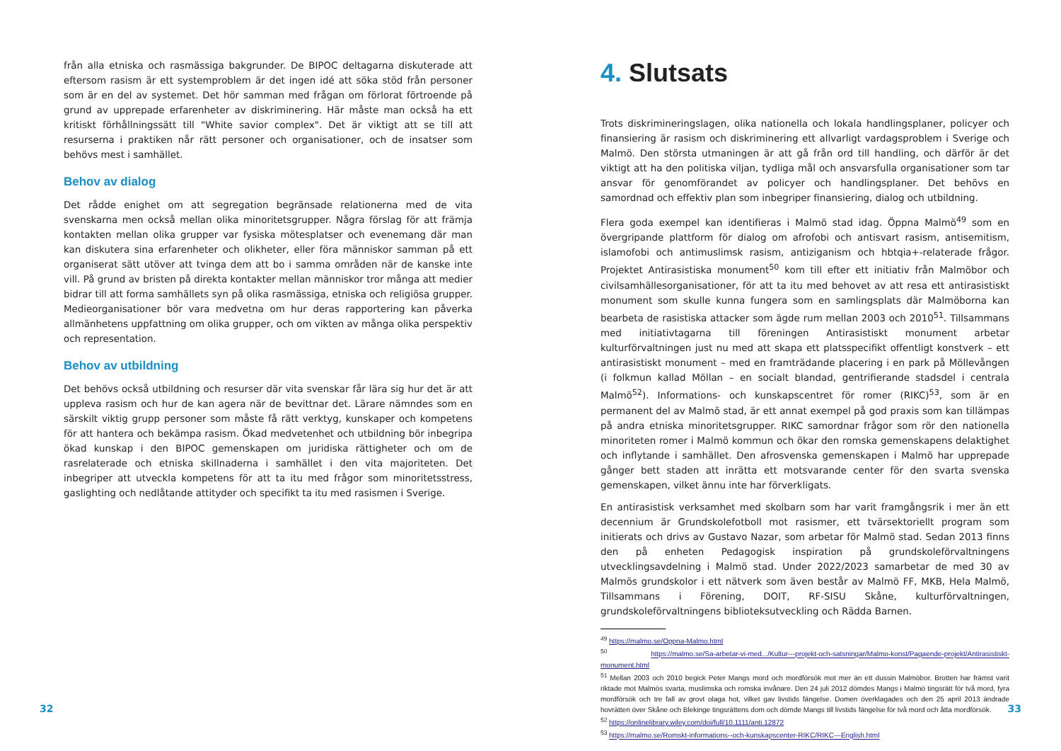från alla etniska och rasmässiga bakgrunder. De BIPOC deltagarna diskuterade att eftersom rasism är ett systemproblem är det ingen idé att söka stöd från personer som är en del av systemet. Det hör samman med frågan om förlorat förtroende på grund av upprepade erfarenheter av diskriminering. Här måste man också ha ett kritiskt förhållningssätt till "White savior complex". Det är viktigt att se till att resurserna i praktiken når rätt personer och organisationer, och de insatser som behövs mest i samhället.
Behov av dialog
Det rådde enighet om att segregation begränsade relationerna med de vita svenskarna men också mellan olika minoritetsgrupper. Några förslag för att främja kontakten mellan olika grupper var fysiska mötesplatser och evenemang där man kan diskutera sina erfarenheter och olikheter, eller föra människor samman på ett organiserat sätt utöver att tvinga dem att bo i samma områden när de kanske inte vill. På grund av bristen på direkta kontakter mellan människor tror många att medier bidrar till att forma samhällets syn på olika rasmässiga, etniska och religiösa grupper. Medieorganisationer bör vara medvetna om hur deras rapportering kan påverka allmänhetens uppfattning om olika grupper, och om vikten av många olika perspektiv och representation.
Behov av utbildning
Det behövs också utbildning och resurser där vita svenskar får lära sig hur det är att uppleva rasism och hur de kan agera när de bevittnar det. Lärare nämndes som en särskilt viktig grupp personer som måste få rätt verktyg, kunskaper och kompetens för att hantera och bekämpa rasism. Ökad medvetenhet och utbildning bör inbegripa ökad kunskap i den BIPOC gemenskapen om juridiska rättigheter och om de rasrelaterade och etniska skillnaderna i samhället i den vita majoriteten. Det inbegriper att utveckla kompetens för att ta itu med frågor som minoritetsstress, gaslighting och nedlåtande attityder och specifikt ta itu med rasismen i Sverige.
32
4. Slutsats
Trots diskrimineringslagen, olika nationella och lokala handlingsplaner, policyer och finansiering är rasism och diskriminering ett allvarligt vardagsproblem i Sverige och Malmö. Den största utmaningen är att gå från ord till handling, och därför är det viktigt att ha den politiska viljan, tydliga mål och ansvarsfulla organisationer som tar ansvar för genomförandet av policyer och handlingsplaner. Det behövs en samordnad och effektiv plan som inbegriper finansiering, dialog och utbildning.
Flera goda exempel kan identifieras i Malmö stad idag. Öppna Malmö<sup>49</sup> som en övergripande plattform för dialog om afrofobi och antisvart rasism, antisemitism, islamofobi och antimuslimsk rasism, antiziganism och hbtqia+-relaterade frågor. Projektet Antirasistiska monument<sup>50</sup> kom till efter ett initiativ från Malmöbor och civilsamhällesorganisationer, för att ta itu med behovet av att resa ett antirasistiskt monument som skulle kunna fungera som en samlingsplats där Malmöborna kan bearbeta de rasistiska attacker som ägde rum mellan 2003 och 2010<sup>51</sup>. Tillsammans med initiativtagarna till föreningen Antirasistiskt monument arbetar kulturförvaltningen just nu med att skapa ett platsspecifikt offentligt konstverk – ett antirasistiskt monument – med en framträdande placering i en park på Möllevången (i folkmun kallad Möllan – en socialt blandad, gentrifierande stadsdel i centrala Malmö<sup>52</sup>). Informations- och kunskapscentret för romer (RIKC)<sup>53</sup>, som är en permanent del av Malmö stad, är ett annat exempel på god praxis som kan tillämpas på andra etniska minoritetsgrupper. RIKC samordnar frågor som rör den nationella minoriteten romer i Malmö kommun och ökar den romska gemenskapens delaktighet och inflytande i samhället. Den afrosvenska gemenskapen i Malmö har upprepade gånger bett staden att inrätta ett motsvarande center för den svarta svenska gemenskapen, vilket ännu inte har förverkligats.
En antirasistisk verksamhet med skolbarn som har varit framgångsrik i mer än ett decennium är Grundskolefotboll mot rasismer, ett tvärsektoriellt program som initierats och drivs av Gustavo Nazar, som arbetar för Malmö stad. Sedan 2013 finns den på enheten Pedagogisk inspiration på grundskoleförvaltningens utvecklingsavdelning i Malmö stad. Under 2022/2023 samarbetar de med 30 av Malmös grundskolor i ett nätverk som även består av Malmö FF, MKB, Hela Malmö, Tillsammans i Förening, DOIT, RF-SISU Skåne, kulturförvaltningen, grundskoleförvaltningens biblioteksutveckling och Rädda Barnen.
<sup>49</sup> https://malmo.se/Oppna-Malmo.html
<sup>50</sup> https://malmo.se/Sa-arbetar-vi-med.../Kultur---projekt-och-satsningar/Malmo-konst/Pagaende-projekt/Antirasistiskt-monument.html
<sup>51</sup> Mellan 2003 och 2010 begick Peter Mangs mord och mordförsök mot mer än ett dussin Malmöbor. Brotten har främst varit riktade mot Malmös svarta, muslimska och romska invånare. Den 24 juli 2012 dömdes Mangs i Malmö tingsrätt för två mord, fyra mordförsök och tre fall av grovt olaga hot, vilket gav livstids fängelse. Domen överklagades och den 25 april 2013 ändrade hovrätten över Skåne och Blekinge tingsrättens dom och dömde Mangs till livstids fängelse för två mord och åtta mordförsök.
<sup>52</sup> https://onlinelibrary.wiley.com/doi/full/10.1111/anti.12872
<sup>53</sup> https://malmo.se/Romskt-informations--och-kunskapscenter-RIKC/RIKC---English.html
33